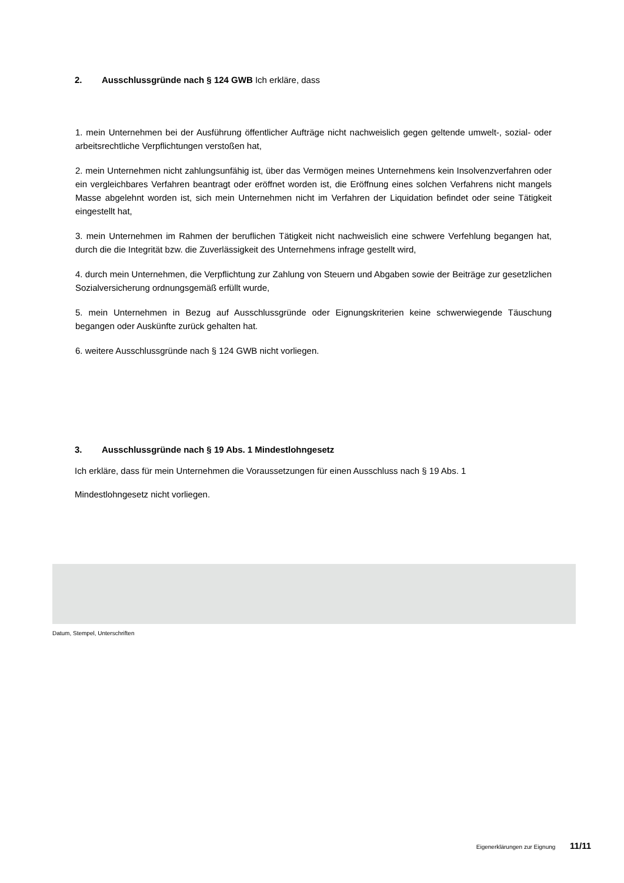2. Ausschlussgründe nach § 124 GWB Ich erkläre, dass
1. mein Unternehmen bei der Ausführung öffentlicher Aufträge nicht nachweislich gegen geltende umwelt-, sozial- oder arbeitsrechtliche Verpflichtungen verstoßen hat,
2. mein Unternehmen nicht zahlungsunfähig ist, über das Vermögen meines Unternehmens kein Insolvenzverfahren oder ein vergleichbares Verfahren beantragt oder eröffnet worden ist, die Eröffnung eines solchen Verfahrens nicht mangels Masse abgelehnt worden ist, sich mein Unternehmen nicht im Verfahren der Liquidation befindet oder seine Tätigkeit eingestellt hat,
3. mein Unternehmen im Rahmen der beruflichen Tätigkeit nicht nachweislich eine schwere Verfehlung begangen hat, durch die die Integrität bzw. die Zuverlässigkeit des Unternehmens infrage gestellt wird,
4. durch mein Unternehmen, die Verpflichtung zur Zahlung von Steuern und Abgaben sowie der Beiträge zur gesetzlichen Sozialversicherung ordnungsgemäß erfüllt wurde,
5. mein Unternehmen in Bezug auf Ausschlussgründe oder Eignungskriterien keine schwerwiegende Täuschung begangen oder Auskünfte zurück gehalten hat.
6. weitere Ausschlussgründe nach § 124 GWB nicht vorliegen.
3. Ausschlussgründe nach § 19 Abs. 1 Mindestlohngesetz
Ich erkläre, dass für mein Unternehmen die Voraussetzungen für einen Ausschluss nach § 19 Abs. 1
Mindestlohngesetz nicht vorliegen.
Datum, Stempel, Unterschriften
Eigenerklärungen zur Eignung 11/11